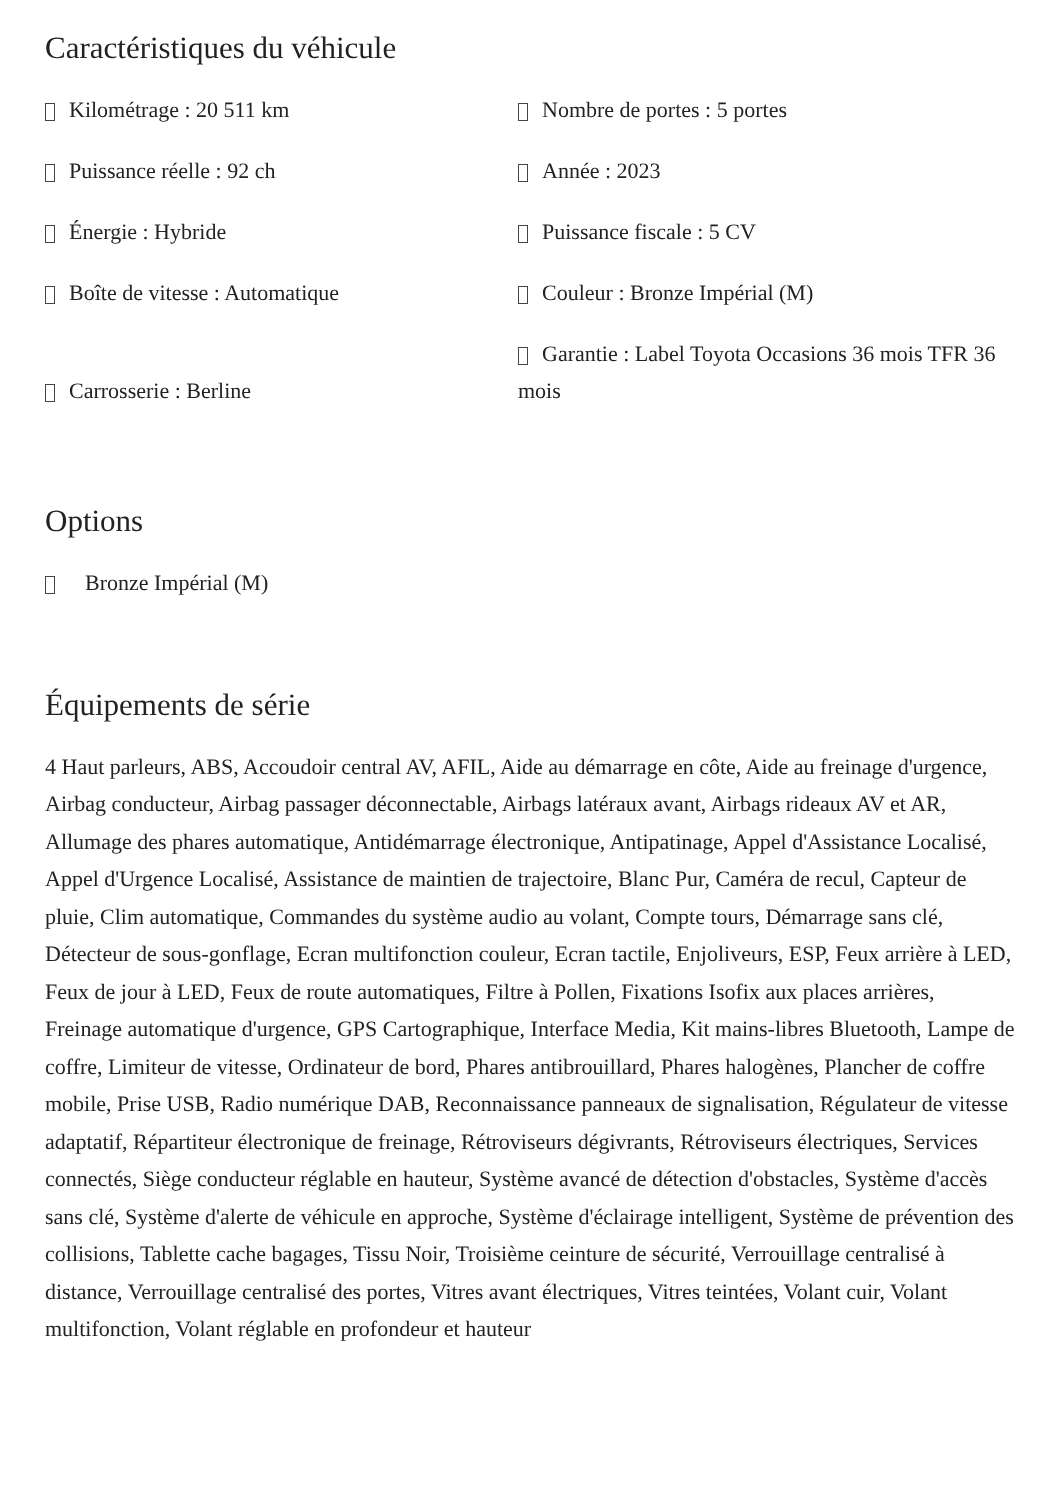Caractéristiques du véhicule
Kilométrage : 20 511 km
Nombre de portes : 5 portes
Puissance réelle : 92 ch
Année : 2023
Énergie : Hybride
Puissance fiscale : 5 CV
Boîte de vitesse : Automatique
Couleur : Bronze Impérial (M)
Carrosserie : Berline
Garantie : Label Toyota Occasions 36 mois TFR 36 mois
Options
Bronze Impérial (M)
Équipements de série
4 Haut parleurs, ABS, Accoudoir central AV, AFIL, Aide au démarrage en côte, Aide au freinage d'urgence, Airbag conducteur, Airbag passager déconnectable, Airbags latéraux avant, Airbags rideaux AV et AR, Allumage des phares automatique, Antidémarrage électronique, Antipatinage, Appel d'Assistance Localisé, Appel d'Urgence Localisé, Assistance de maintien de trajectoire, Blanc Pur, Caméra de recul, Capteur de pluie, Clim automatique, Commandes du système audio au volant, Compte tours, Démarrage sans clé, Détecteur de sous-gonflage, Ecran multifonction couleur, Ecran tactile, Enjoliveurs, ESP, Feux arrière à LED, Feux de jour à LED, Feux de route automatiques, Filtre à Pollen, Fixations Isofix aux places arrières, Freinage automatique d'urgence, GPS Cartographique, Interface Media, Kit mains-libres Bluetooth, Lampe de coffre, Limiteur de vitesse, Ordinateur de bord, Phares antibrouillard, Phares halogènes, Plancher de coffre mobile, Prise USB, Radio numérique DAB, Reconnaissance panneaux de signalisation, Régulateur de vitesse adaptatif, Répartiteur électronique de freinage, Rétroviseurs dégivrants, Rétroviseurs électriques, Services connectés, Siège conducteur réglable en hauteur, Système avancé de détection d'obstacles, Système d'accès sans clé, Système d'alerte de véhicule en approche, Système d'éclairage intelligent, Système de prévention des collisions, Tablette cache bagages, Tissu Noir, Troisième ceinture de sécurité, Verrouillage centralisé à distance, Verrouillage centralisé des portes, Vitres avant électriques, Vitres teintées, Volant cuir, Volant multifonction, Volant réglable en profondeur et hauteur